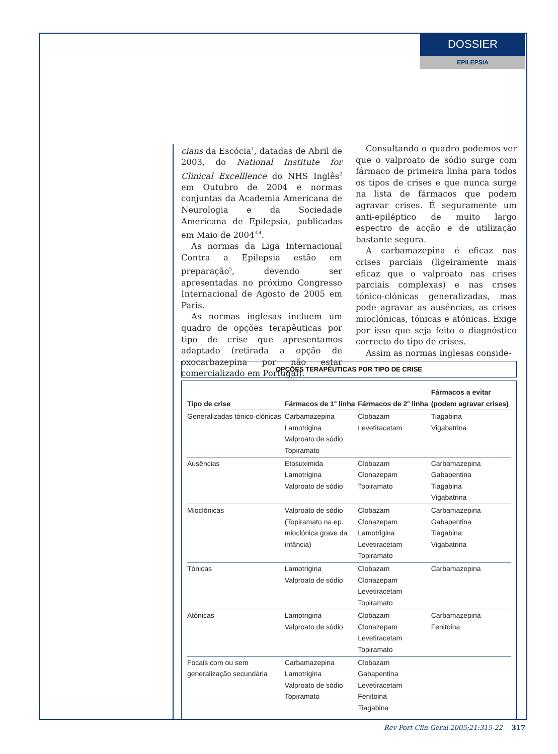DOSSIER
EPILEPSIA
cians da Escócia<sup>1</sup>, datadas de Abril de 2003, do National Institute for Clinical Excelllence do NHS Inglês<sup>2</sup> em Outubro de 2004 e normas conjuntas da Academia Americana de Neurologia e da Sociedade Americana de Epilepsia, publicadas em Maio de 2004<sup>3,4</sup>.
As normas da Liga Internacional Contra a Epilepsia estão em preparação<sup>5</sup>, devendo ser apresentadas no próximo Congresso Internacional de Agosto de 2005 em Paris.
As normas inglesas incluem um quadro de opções terapêuticas por tipo de crise que apresentamos adaptado (retirada a opção de oxocarbazepina por não estar comercializado em Portugal).
Consultando o quadro podemos ver que o valproato de sódio surge com fármaco de primeira linha para todos os tipos de crises e que nunca surge na lista de fármacos que podem agravar crises. É seguramente um anti-epiléptico de muito largo espectro de acção e de utilização bastante segura.
A carbamazepina é eficaz nas crises parciais (ligeiramente mais eficaz que o valproato nas crises parciais complexas) e nas crises tónico-clónicas generalizadas, mas pode agravar as ausências, as crises mioclónicas, tónicas e atónicas. Exige por isso que seja feito o diagnóstico correcto do tipo de crises.
Assim as normas inglesas conside-
OPÇÕES TERAPÊUTICAS POR TIPO DE CRISE
| Tipo de crise | Fármacos de 1<sup>a</sup> linha | Fármacos de 2<sup>a</sup> linha | Fármacos a evitar (podem agravar crises) |
| --- | --- | --- | --- |
| Generalizadas tónico-clónicas | Carbamazepina Lamotrigina Valproato de sódio Topiramato | Clobazam Levetiracetam | Tiagabina Vigabatrina |
| Ausências | Etosuximida Lamotrigina Valproato de sódio | Clobazam Clonazepam Topiramato | Carbamazepina Gabapentina Tiagabina Vigabatrina |
| Mioclónicas | Valproato de sódio (Topiramato na ep. mioclónica grave da infância) | Clobazam Clonazepam Lamotrigina Levetiracetam Topiramato | Carbamazepina Gabapentina Tiagabina Vigabatrina |
| Tónicas | Lamotrigina Valproato de sódio | Clobazam Clonazepam Levetiracetam Topiramato | Carbamazepina |
| Atónicas | Lamotrigina Valproato de sódio | Clobazam Clonazepam Levetiracetam Topiramato | Carbamazepina Fenitoina |
| Focais com ou sem generalização secundária | Carbamazepina Lamotrigina Valproato de sódio Topiramato | Clobazam Gabapentina Levetiracetam Fenitoina Tiagabina | |
Rev Port Clin Geral 2005;21:315-22 317